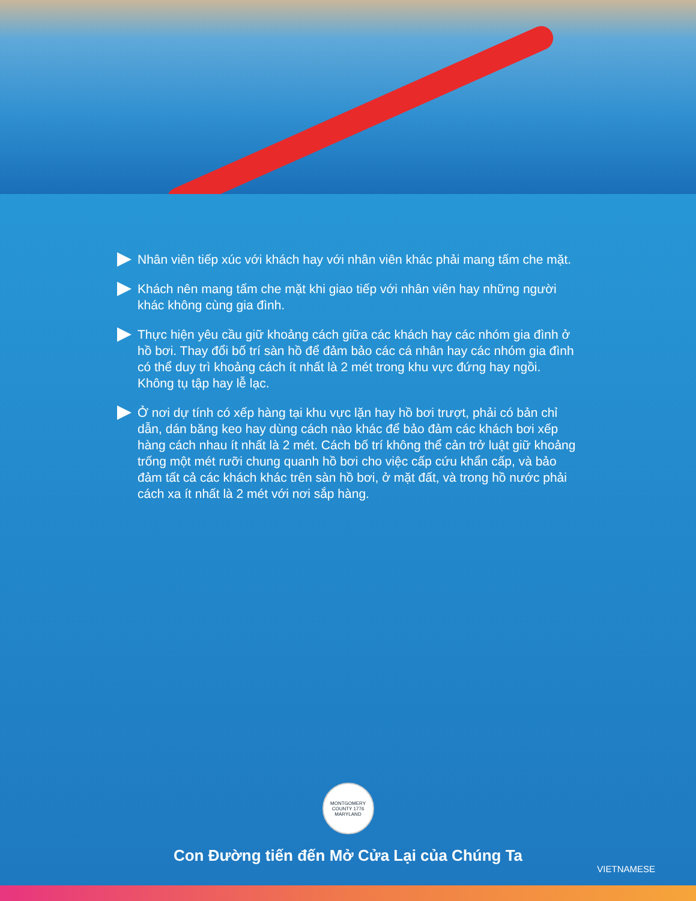Nhân viên tiếp xúc với khách hay với nhân viên khác phải mang tấm che mặt.
Khách nên mang tấm che mặt khi giao tiếp với nhân viên hay những người khác không cùng gia đình.
Thực hiện yêu cầu giữ khoảng cách giữa các khách hay các nhóm gia đình ở hồ bơi. Thay đổi bố trí sàn hồ để đảm bảo các cá nhân hay các nhóm gia đình có thể duy trì khoảng cách ít nhất là 2 mét trong khu vực đứng hay ngồi. Không tụ tập hay lễ lạc.
Ở nơi dự tính có xếp hàng tại khu vực lặn hay hồ bơi trượt, phải có bản chỉ dẫn, dán băng keo hay dùng cách nào khác để bảo đảm các khách bơi xếp hàng cách nhau ít nhất là 2 mét. Cách bố trí không thể cản trở luật giữ khoảng trống một mét rưỡi chung quanh hồ bơi cho việc cấp cứu khẩn cấp, và bảo đảm tất cả các khách khác trên sàn hồ bơi, ở mặt đất, và trong hồ nước phải cách xa ít nhất là 2 mét với nơi sắp hàng.
MONTGOMERY COUNTY 1776 MARYLAND
Con Đường tiến đến Mở Cửa Lại của Chúng Ta
VIETNAMESE